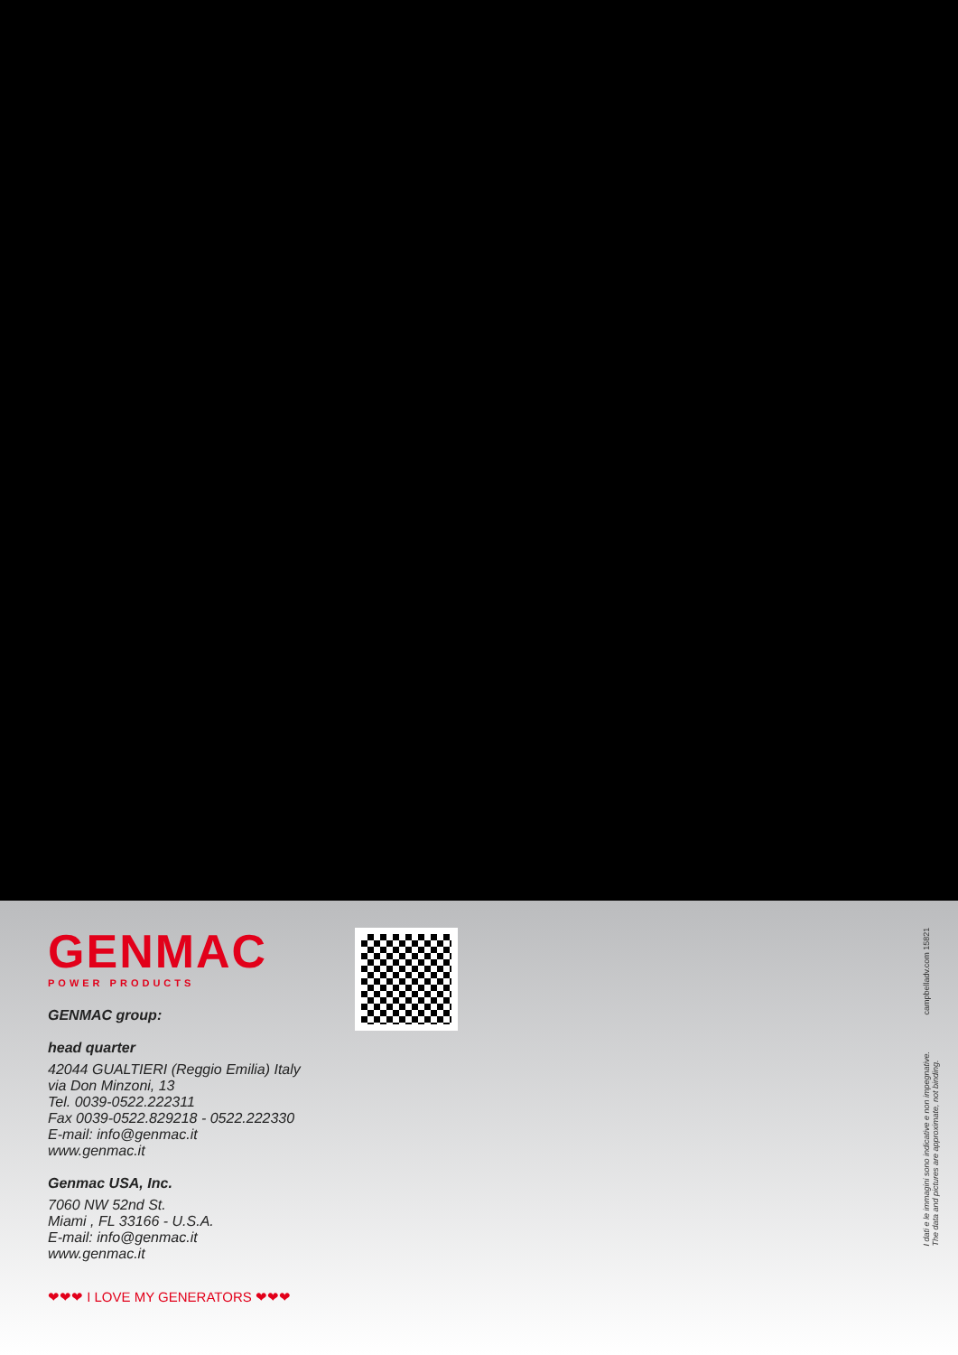GENMAC
POWER PRODUCTS
GENMAC group:
head quarter
42044 GUALTIERI (Reggio Emilia) Italy
via Don Minzoni, 13
Tel. 0039-0522.222311
Fax 0039-0522.829218 - 0522.222330
E-mail: info@genmac.it
www.genmac.it
Genmac USA, Inc.
7060 NW 52nd St.
Miami , FL 33166 - U.S.A.
E-mail: info@genmac.it
www.genmac.it
❤❤❤ I LOVE MY GENERATORS ❤❤❤
I dati e le immagini sono indicative e non impegnative.
The data and pictures are approximate, not binding. campbelladv.com 15821